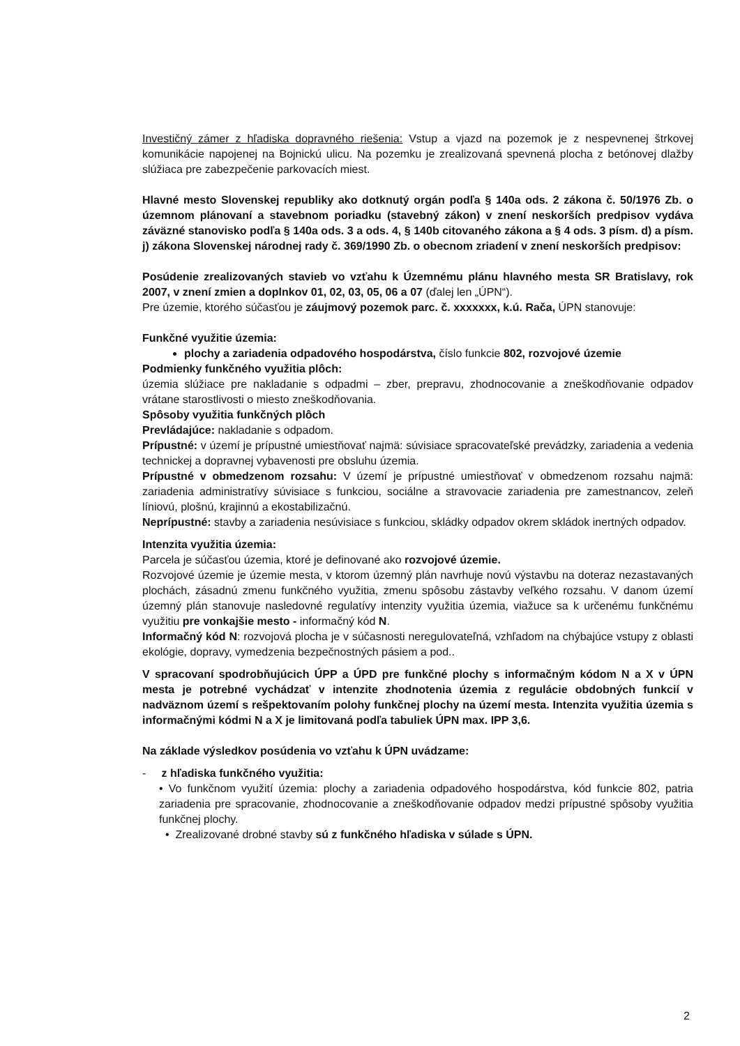Investičný zámer z hľadiska dopravného riešenia: Vstup a vjazd na pozemok je z nespevnenej štrkovej komunikácie napojenej na Bojnickú ulicu. Na pozemku je zrealizovaná spevnená plocha z betónovej dlažby slúžiaca pre zabezpečenie parkovacích miest.
Hlavné mesto Slovenskej republiky ako dotknutý orgán podľa § 140a ods. 2 zákona č. 50/1976 Zb. o územnom plánovaní a stavebnom poriadku (stavebný zákon) v znení neskorších predpisov vydáva záväzné stanovisko podľa § 140a ods. 3 a ods. 4, § 140b citovaného zákona a § 4 ods. 3 písm. d) a písm. j) zákona Slovenskej národnej rady č. 369/1990 Zb. o obecnom zriadení v znení neskorších predpisov:
Posúdenie zrealizovaných stavieb vo vzťahu k Územnému plánu hlavného mesta SR Bratislavy, rok 2007, v znení zmien a doplnkov 01, 02, 03, 05, 06 a 07 (ďalej len „ÚPN“).
Pre územie, ktorého súčasťou je záujmový pozemok parc. č. xxxxxxx, k.ú. Rača, ÚPN stanovuje:
Funkčné využitie územia:
plochy a zariadenia odpadového hospodárstva, číslo funkcie 802, rozvojové územie
Podmienky funkčného využitia plôch:
územia slúžiace pre nakladanie s odpadmi – zber, prepravu, zhodnocovanie a zneškodňovanie odpadov vrátane starostlivosti o miesto zneškodňovania.
Spôsoby využitia funkčných plôch
Prevládajúce: nakladanie s odpadom.
Prípustné: v území je prípustné umiestňovať najmä: súvisiace spracovateľské prevádzky, zariadenia a vedenia technickej a dopravnej vybavenosti pre obsluhu územia.
Prípustné v obmedzenom rozsahu: V území je prípustné umiestňovať v obmedzenom rozsahu najmä: zariadenia administratívy súvisiace s funkciou, sociálne a stravovacie zariadenia pre zamestnancov, zeleň líniovú, plošnú, krajinnú a ekostabilizačnú.
Neprípustné: stavby a zariadenia nesúvisiace s funkciou, skládky odpadov okrem skládok inertných odpadov.
Intenzita využitia územia:
Parcela je súčasťou územia, ktoré je definované ako rozvojové územie.
Rozvojové územie je územie mesta, v ktorom územný plán navrhuje novú výstavbu na doteraz nezastavaných plochách, zásadnú zmenu funkčného využitia, zmenu spôsobu zástavby veľkého rozsahu. V danom území územný plán stanovuje nasledovné regulatívy intenzity využitia územia, viažuce sa k určenému funkčnému využitiu pre vonkajšie mesto - informačný kód N.
Informačný kód N: rozvojová plocha je v súčasnosti neregulovateľná, vzhľadom na chýbajúce vstupy z oblasti ekológie, dopravy, vymedzenia bezpečnostných pásiem a pod..
V spracovaní spodrobňujúcich ÚPP a ÚPD pre funkčné plochy s informačným kódom N a X v ÚPN mesta je potrebné vychádzať v intenzite zhodnotenia územia z regulácie obdobných funkcií v nadväznom území s rešpektovaním polohy funkčnej plochy na území mesta. Intenzita využitia územia s informačnými kódmi N a X je limitovaná podľa tabuliek ÚPN max. IPP 3,6.
Na základe výsledkov posúdenia vo vzťahu k ÚPN uvádzame:
- z hľadiska funkčného využitia:
• Vo funkčnom využití územia: plochy a zariadenia odpadového hospodárstva, kód funkcie 802, patria zariadenia pre spracovanie, zhodnocovanie a zneškodňovanie odpadov medzi prípustné spôsoby využitia funkčnej plochy.
• Zrealizované drobné stavby sú z funkčného hľadiska v súlade s ÚPN.
2